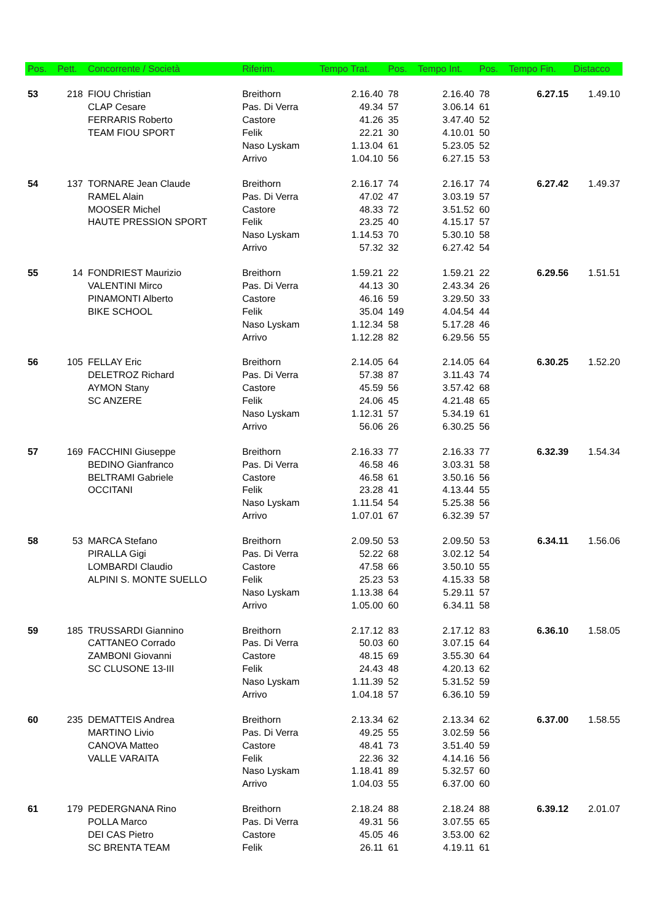| Pos. | Pett. | Concorrente / Società | Riferim. | Tempo Trat. | Pos. | Tempo Int. | Pos. | Tempo Fin. | Distacco |
| --- | --- | --- | --- | --- | --- | --- | --- | --- | --- |
| 53 | 218 | FIOU Christian | Breithorn | 2.16.40 | 78 | 2.16.40 | 78 | 6.27.15 | 1.49.10 |
| | | CLAP Cesare | Pas. Di Verra | 49.34 | 57 | 3.06.14 | 61 | | |
| | | FERRARIS Roberto | Castore | 41.26 | 35 | 3.47.40 | 52 | | |
| | | TEAM FIOU SPORT | Felik | 22.21 | 30 | 4.10.01 | 50 | | |
| | | | Naso Lyskam | 1.13.04 | 61 | 5.23.05 | 52 | | |
| | | | Arrivo | 1.04.10 | 56 | 6.27.15 | 53 | | |
| 54 | 137 | TORNARE Jean Claude | Breithorn | 2.16.17 | 74 | 2.16.17 | 74 | 6.27.42 | 1.49.37 |
| | | RAMEL Alain | Pas. Di Verra | 47.02 | 47 | 3.03.19 | 57 | | |
| | | MOOSER Michel | Castore | 48.33 | 72 | 3.51.52 | 60 | | |
| | | HAUTE PRESSION SPORT | Felik | 23.25 | 40 | 4.15.17 | 57 | | |
| | | | Naso Lyskam | 1.14.53 | 70 | 5.30.10 | 58 | | |
| | | | Arrivo | 57.32 | 32 | 6.27.42 | 54 | | |
| 55 | 14 | FONDRIEST Maurizio | Breithorn | 1.59.21 | 22 | 1.59.21 | 22 | 6.29.56 | 1.51.51 |
| | | VALENTINI Mirco | Pas. Di Verra | 44.13 | 30 | 2.43.34 | 26 | | |
| | | PINAMONTI Alberto | Castore | 46.16 | 59 | 3.29.50 | 33 | | |
| | | BIKE SCHOOL | Felik | 35.04 | 149 | 4.04.54 | 44 | | |
| | | | Naso Lyskam | 1.12.34 | 58 | 5.17.28 | 46 | | |
| | | | Arrivo | 1.12.28 | 82 | 6.29.56 | 55 | | |
| 56 | 105 | FELLAY Eric | Breithorn | 2.14.05 | 64 | 2.14.05 | 64 | 6.30.25 | 1.52.20 |
| | | DELETROZ Richard | Pas. Di Verra | 57.38 | 87 | 3.11.43 | 74 | | |
| | | AYMON Stany | Castore | 45.59 | 56 | 3.57.42 | 68 | | |
| | | SC ANZERE | Felik | 24.06 | 45 | 4.21.48 | 65 | | |
| | | | Naso Lyskam | 1.12.31 | 57 | 5.34.19 | 61 | | |
| | | | Arrivo | 56.06 | 26 | 6.30.25 | 56 | | |
| 57 | 169 | FACCHINI Giuseppe | Breithorn | 2.16.33 | 77 | 2.16.33 | 77 | 6.32.39 | 1.54.34 |
| | | BEDINO Gianfranco | Pas. Di Verra | 46.58 | 46 | 3.03.31 | 58 | | |
| | | BELTRAMI Gabriele | Castore | 46.58 | 61 | 3.50.16 | 56 | | |
| | | OCCITANI | Felik | 23.28 | 41 | 4.13.44 | 55 | | |
| | | | Naso Lyskam | 1.11.54 | 54 | 5.25.38 | 56 | | |
| | | | Arrivo | 1.07.01 | 67 | 6.32.39 | 57 | | |
| 58 | 53 | MARCA Stefano | Breithorn | 2.09.50 | 53 | 2.09.50 | 53 | 6.34.11 | 1.56.06 |
| | | PIRALLA Gigi | Pas. Di Verra | 52.22 | 68 | 3.02.12 | 54 | | |
| | | LOMBARDI Claudio | Castore | 47.58 | 66 | 3.50.10 | 55 | | |
| | | ALPINI S. MONTE SUELLO | Felik | 25.23 | 53 | 4.15.33 | 58 | | |
| | | | Naso Lyskam | 1.13.38 | 64 | 5.29.11 | 57 | | |
| | | | Arrivo | 1.05.00 | 60 | 6.34.11 | 58 | | |
| 59 | 185 | TRUSSARDI Giannino | Breithorn | 2.17.12 | 83 | 2.17.12 | 83 | 6.36.10 | 1.58.05 |
| | | CATTANEO Corrado | Pas. Di Verra | 50.03 | 60 | 3.07.15 | 64 | | |
| | | ZAMBONI Giovanni | Castore | 48.15 | 69 | 3.55.30 | 64 | | |
| | | SC CLUSONE 13-III | Felik | 24.43 | 48 | 4.20.13 | 62 | | |
| | | | Naso Lyskam | 1.11.39 | 52 | 5.31.52 | 59 | | |
| | | | Arrivo | 1.04.18 | 57 | 6.36.10 | 59 | | |
| 60 | 235 | DEMATTEIS Andrea | Breithorn | 2.13.34 | 62 | 2.13.34 | 62 | 6.37.00 | 1.58.55 |
| | | MARTINO Livio | Pas. Di Verra | 49.25 | 55 | 3.02.59 | 56 | | |
| | | CANOVA Matteo | Castore | 48.41 | 73 | 3.51.40 | 59 | | |
| | | VALLE VARAITA | Felik | 22.36 | 32 | 4.14.16 | 56 | | |
| | | | Naso Lyskam | 1.18.41 | 89 | 5.32.57 | 60 | | |
| | | | Arrivo | 1.04.03 | 55 | 6.37.00 | 60 | | |
| 61 | 179 | PEDERGNANA Rino | Breithorn | 2.18.24 | 88 | 2.18.24 | 88 | 6.39.12 | 2.01.07 |
| | | POLLA Marco | Pas. Di Verra | 49.31 | 56 | 3.07.55 | 65 | | |
| | | DEI CAS Pietro | Castore | 45.05 | 46 | 3.53.00 | 62 | | |
| | | SC BRENTA TEAM | Felik | 26.11 | 61 | 4.19.11 | 61 | | |